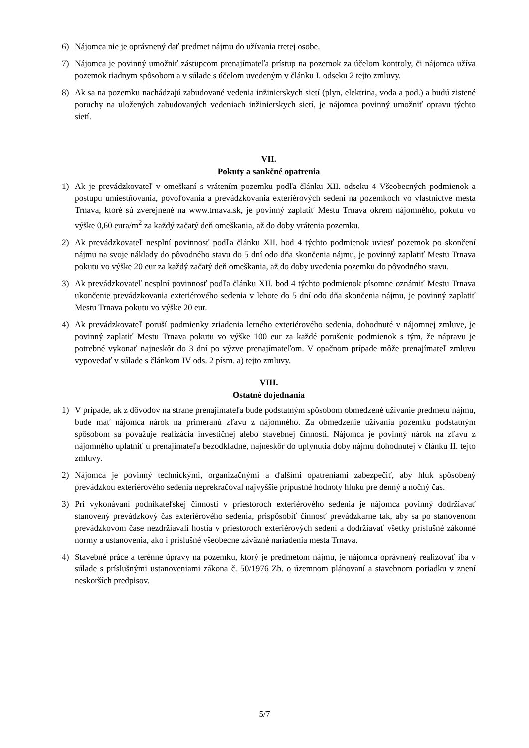6) Nájomca nie je oprávnený dať predmet nájmu do užívania tretej osobe.
7) Nájomca je povinný umožniť zástupcom prenajímateľa prístup na pozemok za účelom kontroly, či nájomca užíva pozemok riadnym spôsobom a v súlade s účelom uvedeným v článku I. odseku 2 tejto zmluvy.
8) Ak sa na pozemku nachádzajú zabudované vedenia inžinierskych sietí (plyn, elektrina, voda a pod.) a budú zistené poruchy na uložených zabudovaných vedeniach inžinierskych sietí, je nájomca povinný umožniť opravu týchto sietí.
VII.
Pokuty a sankčné opatrenia
1) Ak je prevádzkovateľ v omeškaní s vrátením pozemku podľa článku XII. odseku 4 Všeobecných podmienok a postupu umiestňovania, povoľovania a prevádzkovania exteriérových sedení na pozemkoch vo vlastníctve mesta Trnava, ktoré sú zverejnené na www.trnava.sk, je povinný zaplatiť Mestu Trnava okrem nájomného, pokutu vo výške 0,60 eura/m<sup>2</sup> za každý začatý deň omeškania, až do doby vrátenia pozemku.
2) Ak prevádzkovateľ nesplní povinnosť podľa článku XII. bod 4 týchto podmienok uviesť pozemok po skončení nájmu na svoje náklady do pôvodného stavu do 5 dní odo dňa skončenia nájmu, je povinný zaplatiť Mestu Trnava pokutu vo výške 20 eur za každý začatý deň omeškania, až do doby uvedenia pozemku do pôvodného stavu.
3) Ak prevádzkovateľ nesplní povinnosť podľa článku XII. bod 4 týchto podmienok písomne oznámiť Mestu Trnava ukončenie prevádzkovania exteriérového sedenia v lehote do 5 dní odo dňa skončenia nájmu, je povinný zaplatiť Mestu Trnava pokutu vo výške 20 eur.
4) Ak prevádzkovateľ poruší podmienky zriadenia letného exteriérového sedenia, dohodnuté v nájomnej zmluve, je povinný zaplatiť Mestu Trnava pokutu vo výške 100 eur za každé porušenie podmienok s tým, že nápravu je potrebné vykonať najneskôr do 3 dní po výzve prenajímateľom. V opačnom prípade môže prenajímateľ zmluvu vypovedať v súlade s článkom IV ods. 2 písm. a) tejto zmluvy.
VIII.
Ostatné dojednania
1) V prípade, ak z dôvodov na strane prenajímateľa bude podstatným spôsobom obmedzené užívanie predmetu nájmu, bude mať nájomca nárok na primeranú zľavu z nájomného. Za obmedzenie užívania pozemku podstatným spôsobom sa považuje realizácia investičnej alebo stavebnej činnosti. Nájomca je povinný nárok na zľavu z nájomného uplatniť u prenajímateľa bezodkladne, najneskôr do uplynutia doby nájmu dohodnutej v článku II. tejto zmluvy.
2) Nájomca je povinný technickými, organizačnými a ďalšími opatreniami zabezpečiť, aby hluk spôsobený prevádzkou exteriérového sedenia neprekračoval najvyššie prípustné hodnoty hluku pre denný a nočný čas.
3) Pri vykonávaní podnikateľskej činnosti v priestoroch exteriérového sedenia je nájomca povinný dodržiavať stanovený prevádzkový čas exteriérového sedenia, prispôsobiť činnosť prevádzkarne tak, aby sa po stanovenom prevádzkovom čase nezdržiavali hostia v priestoroch exteriérových sedení a dodržiavať všetky príslušné zákonné normy a ustanovenia, ako i príslušné všeobecne záväzné nariadenia mesta Trnava.
4) Stavebné práce a terénne úpravy na pozemku, ktorý je predmetom nájmu, je nájomca oprávnený realizovať iba v súlade s príslušnými ustanoveniami zákona č. 50/1976 Zb. o územnom plánovaní a stavebnom poriadku v znení neskorších predpisov.
5/7